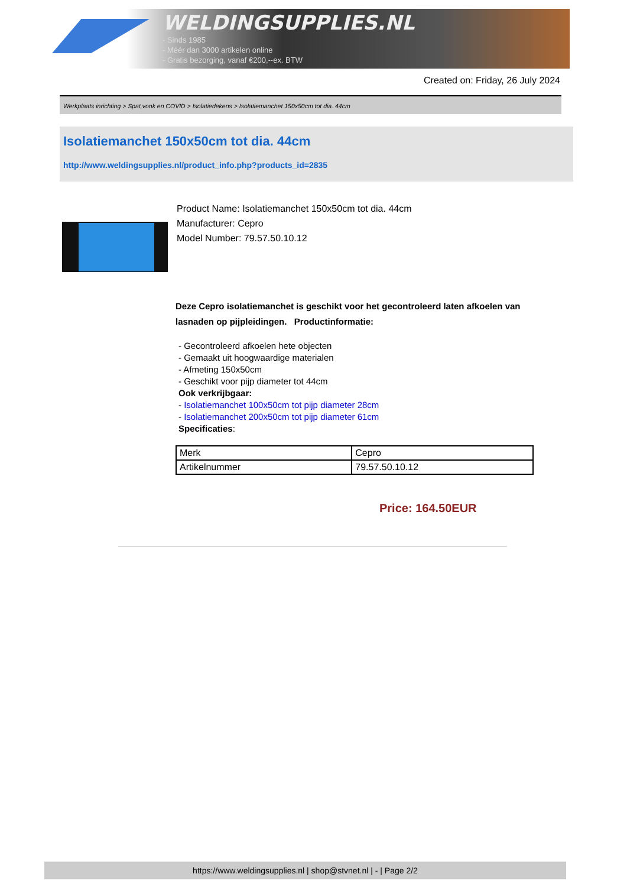WELDINGSUPPLIES.NL
- Sinds 1985
- Méér dan 3000 artikelen online
- Gratis bezorging, vanaf €200,--ex. BTW
Created on: Friday, 26 July 2024
Werkplaats inrichting > Spat,vonk en COVID > Isolatiedekens > Isolatiemanchet 150x50cm tot dia. 44cm
Isolatiemanchet 150x50cm tot dia. 44cm
http://www.weldingsupplies.nl/product_info.php?products_id=2835
Product Name: Isolatiemanchet 150x50cm tot dia. 44cm
Manufacturer: Cepro
Model Number: 79.57.50.10.12
Deze Cepro isolatiemanchet is geschikt voor het gecontroleerd laten afkoelen van lasnaden op pijpleidingen. Productinformatie:
- Gecontroleerd afkoelen hete objecten
- Gemaakt uit hoogwaardige materialen
- Afmeting 150x50cm
- Geschikt voor pijp diameter tot 44cm
Ook verkrijbgaar:
- Isolatiemanchet 100x50cm tot pijp diameter 28cm
- Isolatiemanchet 200x50cm tot pijp diameter 61cm
Specificaties:
| Merk | Cepro |
| Artikelnummer | 79.57.50.10.12 |
Price: 164.50EUR
https://www.weldingsupplies.nl | shop@stvnet.nl | - | Page 2/2